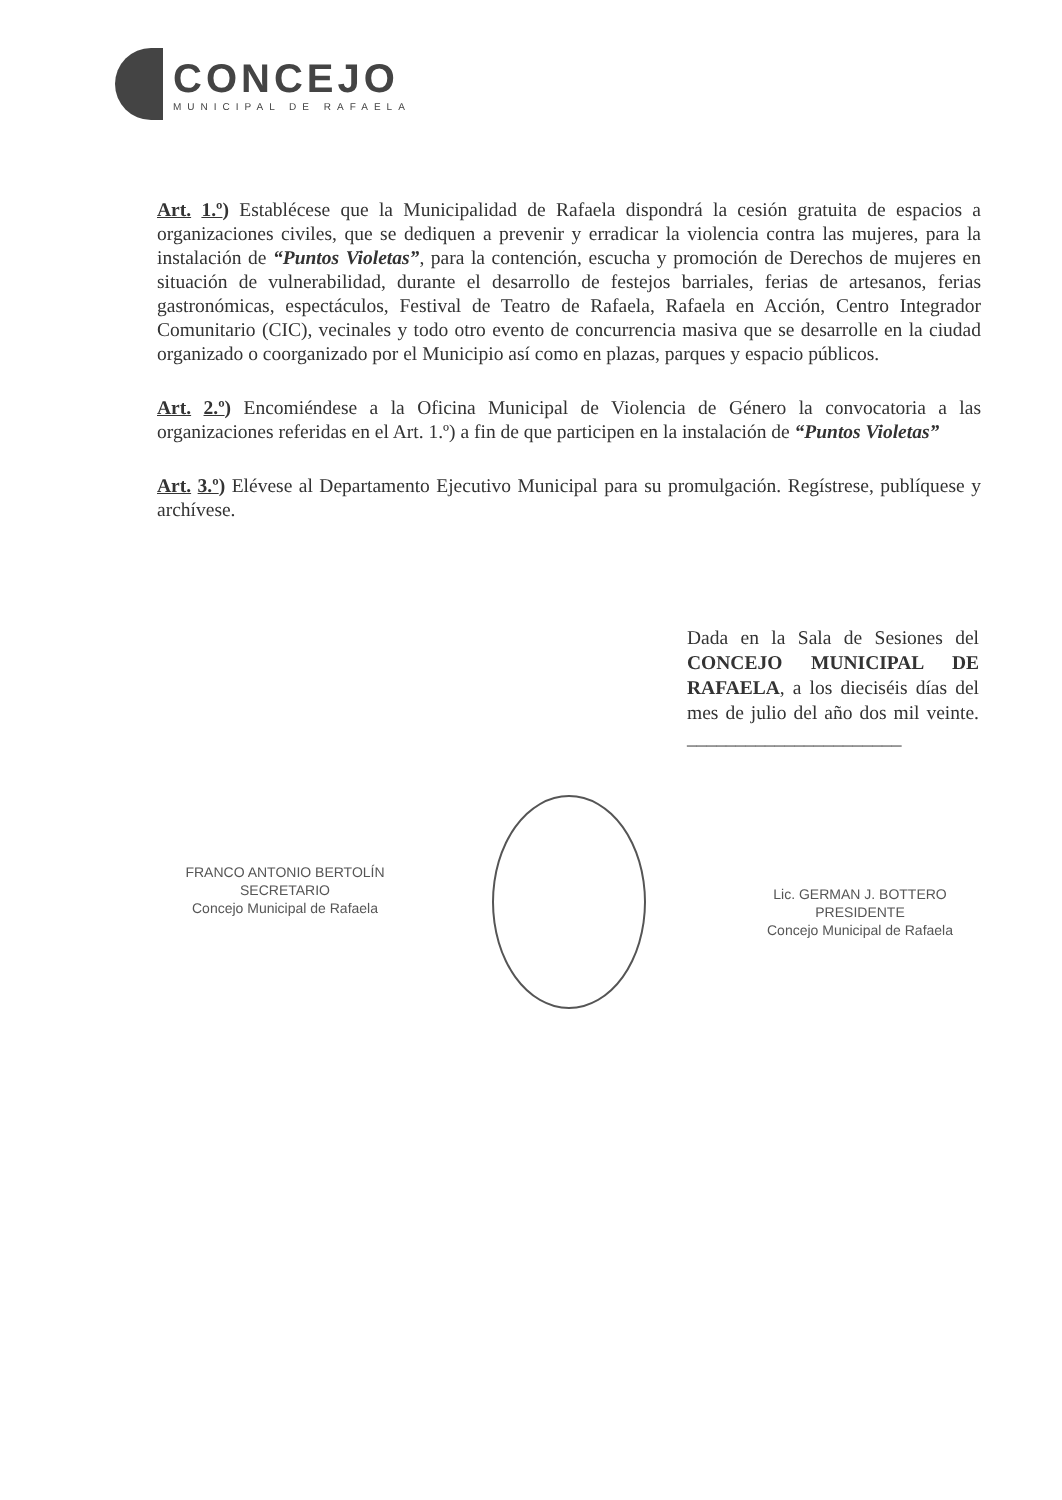CONCEJO
MUNICIPAL DE RAFAELA
Art. 1.º) Establécese que la Municipalidad de Rafaela dispondrá la cesión gratuita de espacios a organizaciones civiles, que se dediquen a prevenir y erradicar la violencia contra las mujeres, para la instalación de “Puntos Violetas”, para la contención, escucha y promoción de Derechos de mujeres en situación de vulnerabilidad, durante el desarrollo de festejos barriales, ferias de artesanos, ferias gastronómicas, espectáculos, Festival de Teatro de Rafaela, Rafaela en Acción, Centro Integrador Comunitario (CIC), vecinales y todo otro evento de concurrencia masiva que se desarrolle en la ciudad organizado o coorganizado por el Municipio así como en plazas, parques y espacio públicos.
Art. 2.º) Encomiéndese a la Oficina Municipal de Violencia de Género la convocatoria a las organizaciones referidas en el Art. 1.º) a fin de que participen en la instalación de “Puntos Violetas”
Art. 3.º) Elévese al Departamento Ejecutivo Municipal para su promulgación. Regístrese, publíquese y archívese.
Dada en la Sala de Sesiones del CONCEJO MUNICIPAL DE RAFAELA, a los dieciséis días del mes de julio del año dos mil veinte. ______________________
FRANCO ANTONIO BERTOLÍN
SECRETARIO
Concejo Municipal de Rafaela
Lic. GERMAN J. BOTTERO
PRESIDENTE
Concejo Municipal de Rafaela